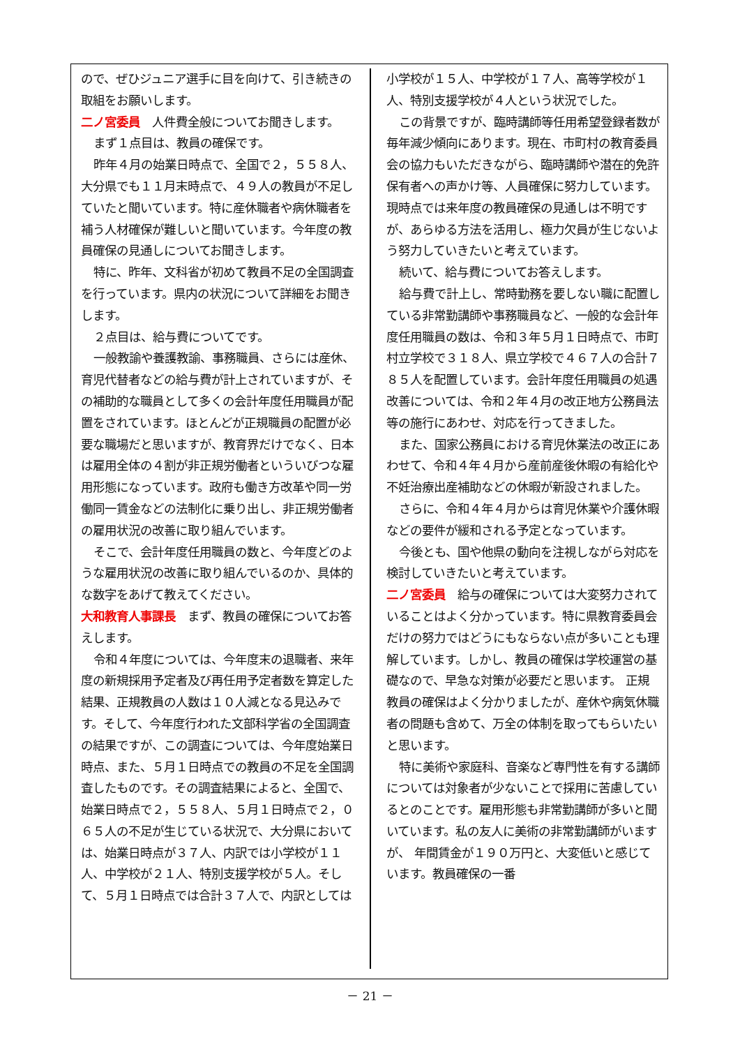ので、ぜひジュニア選手に目を向けて、引き続きの取組をお願いします。
二ノ宮委員　人件費全般についてお聞きします。
まず１点目は、教員の確保です。
昨年４月の始業日時点で、全国で２，５５８人、大分県でも１１月末時点で、４９人の教員が不足していたと聞いています。特に産休職者や病休職者を補う人材確保が難しいと聞いています。今年度の教員確保の見通しについてお聞きします。
特に、昨年、文科省が初めて教員不足の全国調査を行っています。県内の状況について詳細をお聞きします。
２点目は、給与費についてです。
一般教諭や養護教諭、事務職員、さらには産休、育児代替者などの給与費が計上されていますが、その補助的な職員として多くの会計年度任用職員が配置をされています。ほとんどが正規職員の配置が必要な職場だと思いますが、教育界だけでなく、日本は雇用全体の４割が非正規労働者といういびつな雇用形態になっています。政府も働き方改革や同一労働同一賃金などの法制化に乗り出し、非正規労働者の雇用状況の改善に取り組んでいます。
そこで、会計年度任用職員の数と、今年度どのような雇用状況の改善に取り組んでいるのか、具体的な数字をあげて教えてください。
大和教育人事課長　まず、教員の確保についてお答えします。
令和４年度については、今年度末の退職者、来年度の新規採用予定者及び再任用予定者数を算定した結果、正規教員の人数は１０人減となる見込みです。そして、今年度行われた文部科学省の全国調査の結果ですが、この調査については、今年度始業日時点、また、５月１日時点での教員の不足を全国調査したものです。その調査結果によると、全国で、始業日時点で２，５５８人、５月１日時点で２，０６５人の不足が生じている状況で、大分県においては、始業日時点が３７人、内訳では小学校が１１人、中学校が２１人、特別支援学校が５人。そして、５月１日時点では合計３７人で、内訳としては
小学校が１５人、中学校が１７人、高等学校が１人、特別支援学校が４人という状況でした。
この背景ですが、臨時講師等任用希望登録者数が毎年減少傾向にあります。現在、市町村の教育委員会の協力もいただきながら、臨時講師や潜在的免許保有者への声かけ等、人員確保に努力しています。現時点では来年度の教員確保の見通しは不明ですが、あらゆる方法を活用し、極力欠員が生じないよう努力していきたいと考えています。
続いて、給与費についてお答えします。
給与費で計上し、常時勤務を要しない職に配置している非常勤講師や事務職員など、一般的な会計年度任用職員の数は、令和３年５月１日時点で、市町村立学校で３１８人、県立学校で４６７人の合計７８５人を配置しています。会計年度任用職員の処遇改善については、令和２年４月の改正地方公務員法等の施行にあわせ、対応を行ってきました。
また、国家公務員における育児休業法の改正にあわせて、令和４年４月から産前産後休暇の有給化や不妊治療出産補助などの休暇が新設されました。
さらに、令和４年４月からは育児休業や介護休暇などの要件が緩和される予定となっています。
今後とも、国や他県の動向を注視しながら対応を検討していきたいと考えています。
二ノ宮委員　給与の確保については大変努力されていることはよく分かっています。特に県教育委員会だけの努力ではどうにもならない点が多いことも理解しています。しかし、教員の確保は学校運営の基礎なので、早急な対策が必要だと思います。 正規教員の確保はよく分かりましたが、産休や病気休職者の問題も含めて、万全の体制を取ってもらいたいと思います。
特に美術や家庭科、音楽など専門性を有する講師については対象者が少ないことで採用に苦慮しているとのことです。雇用形態も非常勤講師が多いと聞いています。私の友人に美術の非常勤講師がいますが、 年間賃金が１９０万円と、大変低いと感じています。教員確保の一番
－ 21 －